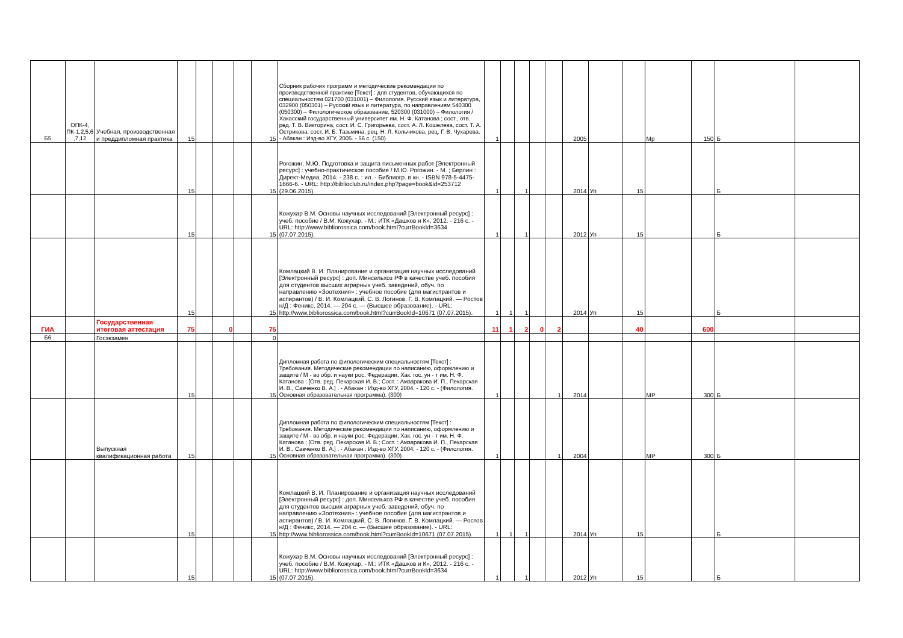| Б5 | ОПК-4, ПК-1,2,5,6 ,7,12 | Учебная, производственная и преддипломная практика | 15 | | | | 15 | Сборник рабочих программ и методические рекомендации по производственной практике [Текст] : для студентов, обучающихся по специальностям 021700 (031001) – Филология. Русский язык и литература, 032900 (050301) – Русский язык и литература, по направлениям 540300 (050300) – Филологическое образование, 520300 (031000) – Филология / Хакасский государственный университет им. Н. Ф. Катанова ; сост., отв. ред. Т. В. Викторина, сост. И. С. Григорьева, сост. А. Л. Кошелева, сост. Т. А. Острикова, сост. И. Б. Тазьмина, рец. Н. Л. Кольчикова, рец. Г. В. Чухарева. - Абакан : Изд-во ХГУ, 2005. - 56 с. (150) | 1 | | | | | 2005 | | | Мр | 150 | Б | |
| | | | 15 | | | | 15 | Рогожин, М.Ю. Подготовка и защита письменных работ [Электронный ресурс] : учебно-практическое пособие / М.Ю. Рогожин. - М. ; Берлин : Директ-Медиа, 2014. - 238 с. : ил. - Библиогр. в кн. - ISBN 978-5-4475-1666-6. - URL: http://biblioclub.ru/index.php?page=book&id=253712 (29.06.2015). | 1 | | 1 | | | 2014 | Уп | 15 | | | Б | |
| | | | 15 | | | | 15 | Кожухар В.М. Основы научных исследований [Электронный ресурс] : учеб. пособие / В.М. Кожухар. - М.: ИТК «Дашков и К», 2012. - 216 с. - URL: http://www.bibliorossica.com/book.html?currBookId=3634 (07.07.2015). | 1 | | 1 | | | 2012 | Уп | 15 | | | Б | |
| | | | 15 | | | | 15 | Комлацкий В. И. Планирование и организация научных исследований [Электронный ресурс] : доп. Минсельхоз РФ в качестве учеб. пособия для студентов высших аграрных учеб. заведений, обуч. по направлению «Зоотехния» : учебное пособие (для магистрантов и аспирантов) / В. И. Комлацкий, С. В. Логинов, Г. В. Комлацкий. — Ростов н/Д : Феникс, 2014. — 204 с. — (Высшее образование). - URL: http://www.bibliorossica.com/book.html?currBookId=10671 (07.07.2015). | 1 | 1 | 1 | | | 2014 | Уп | 15 | | | Б | |
| ГИА | | Государственная итоговая аттестация | 75 | | 0 | | 75 | | 11 | 1 | 2 | 0 | 2 | | | 40 | | 600 | | |
| Б6 | | Госэкзамен | | | | | 0 | | | | | | | | | | | | | |
| | | | 15 | | | | 15 | Дипломная работа по филологическим специальностям [Текст] : Требования. Методические рекомендации по написанию, оформлению и защите / М - во обр. и науки рос. Федерации, Хак. гос. ун - т им. Н. Ф. Катанова ; [Отв. ред. Пекарская И. В.; Сост. : Амзаракова И. П., Пекарская И. В., Савченко В. А.] . - Абакан : Изд-во ХГУ, 2004. - 120 с. - (Филология. Основная образовательная программа). (300) | 1 | | | | 1 | 2014 | | | МР | 300 | Б | |
| | | Выпускная квалификационная работа | 15 | | | | 15 | Дипломная работа по филологическим специальностям [Текст] : Требования. Методические рекомендации по написанию, оформлению и защите / М - во обр. и науки рос. Федерации, Хак. гос. ун - т им. Н. Ф. Катанова ; [Отв. ред. Пекарская И. В.; Сост. : Амзаракова И. П., Пекарская И. В., Савченко В. А.] . - Абакан : Изд-во ХГУ, 2004. - 120 с. - (Филология. Основная образовательная программа). (300) | 1 | | | | 1 | 2004 | | | МР | 300 | Б | |
| | | | 15 | | | | 15 | Комлацкий В. И. Планирование и организация научных исследований [Электронный ресурс] : доп. Минсельхоз РФ в качестве учеб. пособия для студентов высших аграрных учеб. заведений, обуч. по направлению «Зоотехния» : учебное пособие (для магистрантов и аспирантов) / В. И. Комлацкий, С. В. Логинов, Г. В. Комлацкий. — Ростов н/Д : Феникс, 2014. — 204 с. — (Высшее образование). - URL: http://www.bibliorossica.com/book.html?currBookId=10671 (07.07.2015). | 1 | 1 | 1 | | | 2014 | Уп | 15 | | | Б | |
| | | | 15 | | | | 15 | Кожухар В.М. Основы научных исследований [Электронный ресурс] : учеб. пособие / В.М. Кожухар. - М.: ИТК «Дашков и К», 2012. - 216 с. - URL: http://www.bibliorossica.com/book.html?currBookId=3634 (07.07.2015). | 1 | | 1 | | | 2012 | Уп | 15 | | | Б | |